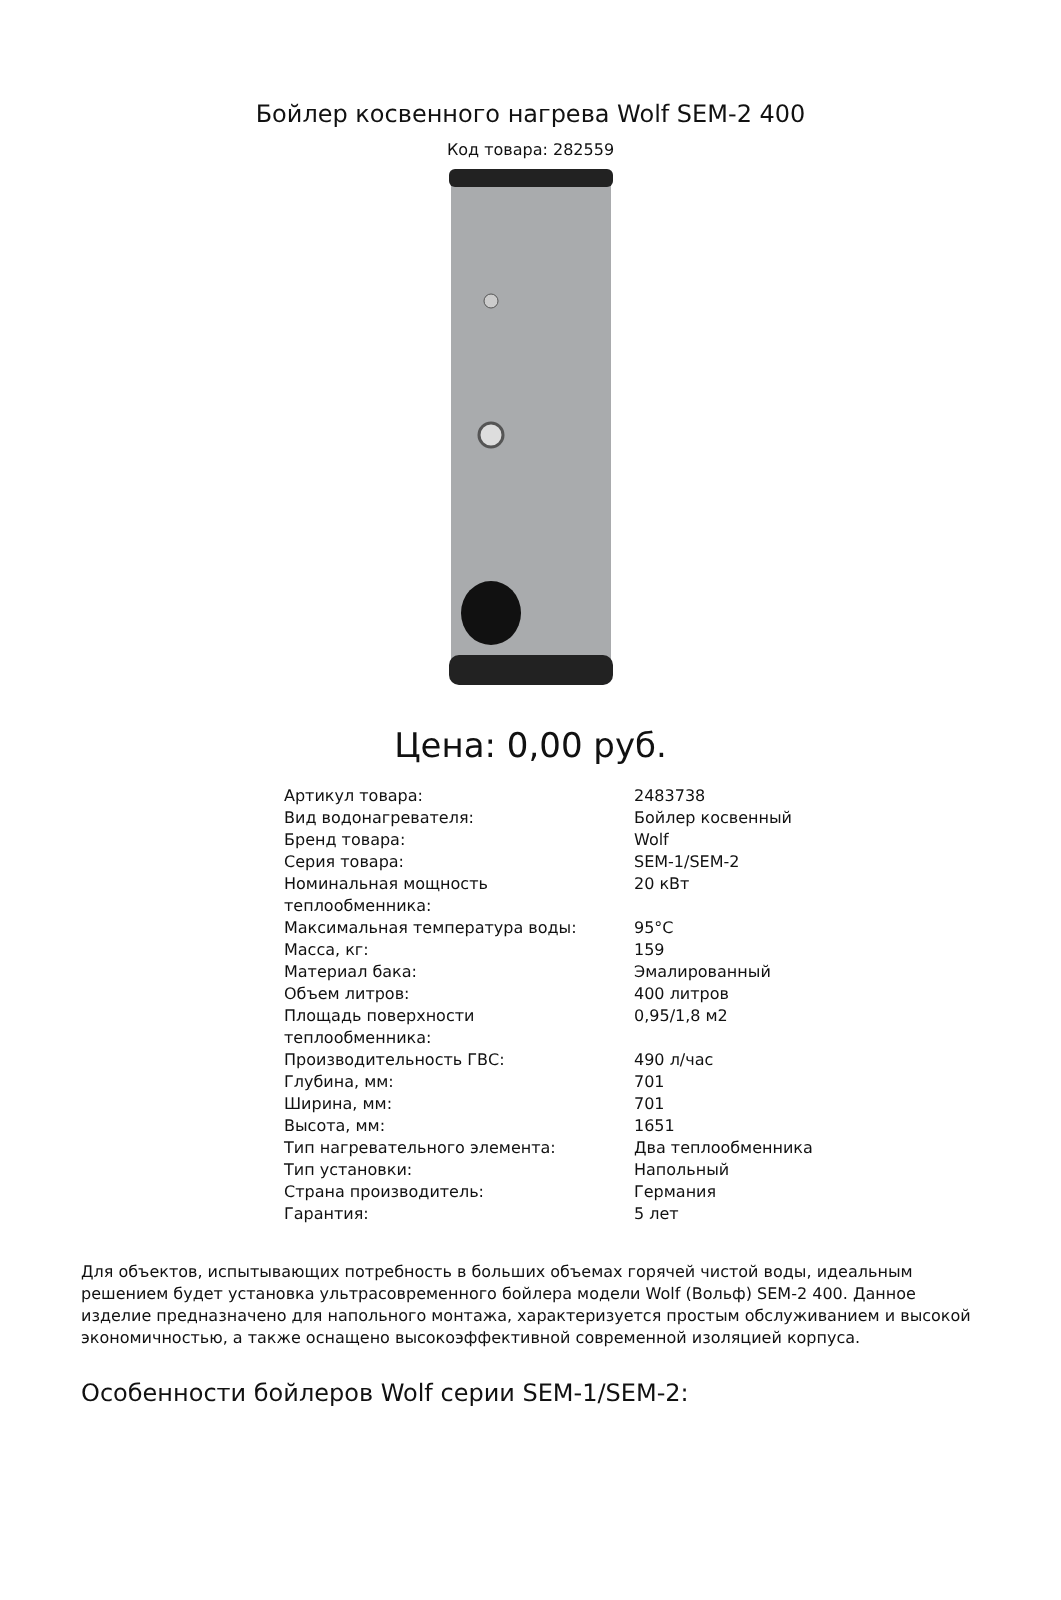Бойлер косвенного нагрева Wolf SEM-2 400
Код товара: 282559
Цена: 0,00 руб.
| Артикул товара: | 2483738 |
| Вид водонагревателя: | Бойлер косвенный |
| Бренд товара: | Wolf |
| Серия товара: | SEM-1/SEM-2 |
| Номинальная мощность теплообменника: | 20 кВт |
| Максимальная температура воды: | 95°C |
| Масса, кг: | 159 |
| Материал бака: | Эмалированный |
| Объем литров: | 400 литров |
| Площадь поверхности теплообменника: | 0,95/1,8 м2 |
| Производительность ГВС: | 490 л/час |
| Глубина, мм: | 701 |
| Ширина, мм: | 701 |
| Высота, мм: | 1651 |
| Тип нагревательного элемента: | Два теплообменника |
| Тип установки: | Напольный |
| Страна производитель: | Германия |
| Гарантия: | 5 лет |
Для объектов, испытывающих потребность в больших объемах горячей чистой воды, идеальным решением будет установка ультрасовременного бойлера модели Wolf (Вольф) SEM-2 400. Данное изделие предназначено для напольного монтажа, характеризуется простым обслуживанием и высокой экономичностью, а также оснащено высокоэффективной современной изоляцией корпуса.
Особенности бойлеров Wolf серии SEM-1/SEM-2: